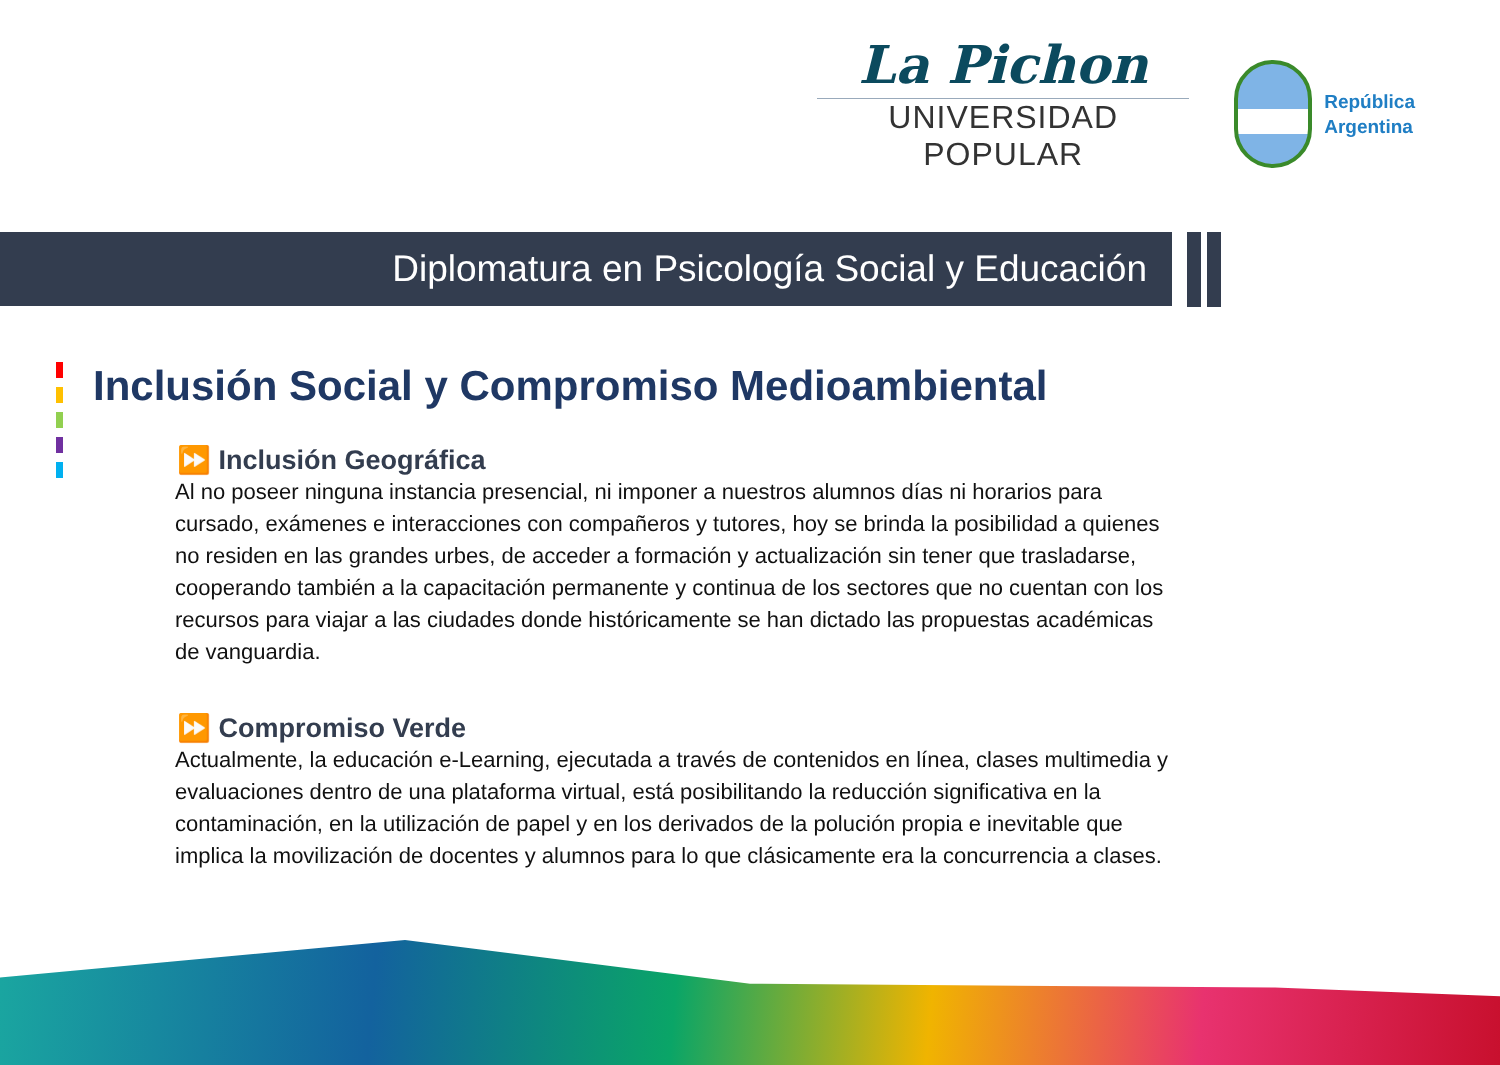La Pichon
UNIVERSIDAD POPULAR
República
Argentina
Diplomatura en Psicología Social y Educación
Inclusión Social y Compromiso Medioambiental
⏩ Inclusión Geográfica
Al no poseer ninguna instancia presencial, ni imponer a nuestros alumnos días ni horarios para cursado, exámenes e interacciones con compañeros y tutores, hoy se brinda la posibilidad a quienes no residen en las grandes urbes, de acceder a formación y actualización sin tener que trasladarse, cooperando también a la capacitación permanente y continua de los sectores que no cuentan con los recursos para viajar a las ciudades donde históricamente se han dictado las propuestas académicas de vanguardia.
⏩ Compromiso Verde
Actualmente, la educación e-Learning, ejecutada a través de contenidos en línea, clases multimedia y evaluaciones dentro de una plataforma virtual, está posibilitando la reducción significativa en la contaminación, en la utilización de papel y en los derivados de la polución propia e inevitable que implica la movilización de docentes y alumnos para lo que clásicamente era la concurrencia a clases.